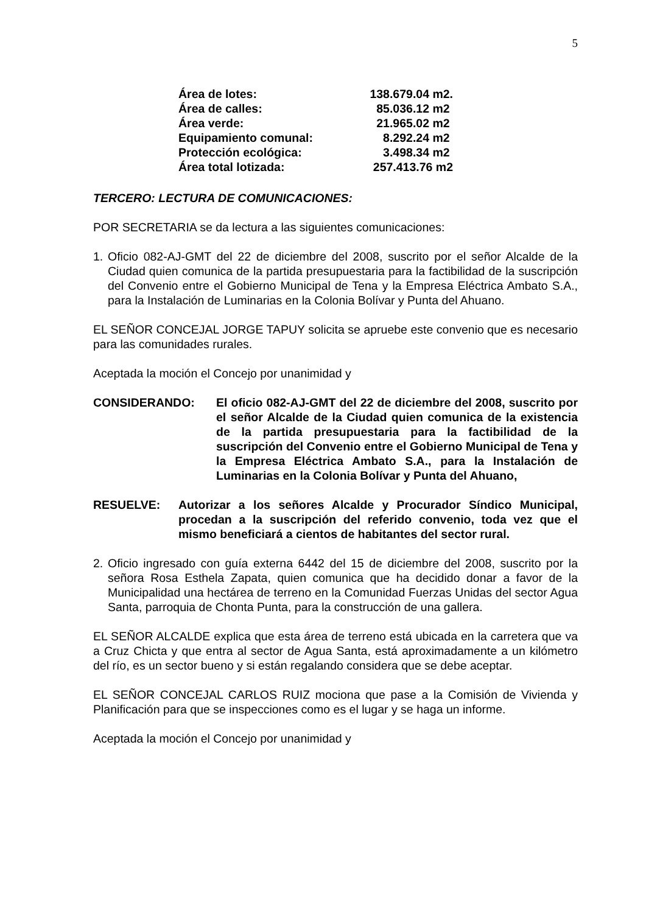5
| Área de lotes: | 138.679.04 m2. |
| Área de calles: | 85.036.12 m2 |
| Área verde: | 21.965.02 m2 |
| Equipamiento comunal: | 8.292.24 m2 |
| Protección ecológica: | 3.498.34 m2 |
| Área total lotizada: | 257.413.76 m2 |
TERCERO: LECTURA DE COMUNICACIONES:
POR SECRETARIA se da lectura a las siguientes comunicaciones:
1. Oficio 082-AJ-GMT del 22 de diciembre del 2008, suscrito por el señor Alcalde de la Ciudad quien comunica de la partida presupuestaria para la factibilidad de la suscripción del Convenio entre el Gobierno Municipal de Tena y la Empresa Eléctrica Ambato S.A., para la Instalación de Luminarias en la Colonia Bolívar y Punta del Ahuano.
EL SEÑOR CONCEJAL JORGE TAPUY solicita se apruebe este convenio que es necesario para las comunidades rurales.
Aceptada la moción el Concejo por unanimidad y
CONSIDERANDO: El oficio 082-AJ-GMT del 22 de diciembre del 2008, suscrito por el señor Alcalde de la Ciudad quien comunica de la existencia de la partida presupuestaria para la factibilidad de la suscripción del Convenio entre el Gobierno Municipal de Tena y la Empresa Eléctrica Ambato S.A., para la Instalación de Luminarias en la Colonia Bolívar y Punta del Ahuano,
RESUELVE: Autorizar a los señores Alcalde y Procurador Síndico Municipal, procedan a la suscripción del referido convenio, toda vez que el mismo beneficiará a cientos de habitantes del sector rural.
2. Oficio ingresado con guía externa 6442 del 15 de diciembre del 2008, suscrito por la señora Rosa Esthela Zapata, quien comunica que ha decidido donar a favor de la Municipalidad una hectárea de terreno en la Comunidad Fuerzas Unidas del sector Agua Santa, parroquia de Chonta Punta, para la construcción de una gallera.
EL SEÑOR ALCALDE explica que esta área de terreno está ubicada en la carretera que va a Cruz Chicta y que entra al sector de Agua Santa, está aproximadamente a un kilómetro del río, es un sector bueno y si están regalando considera que se debe aceptar.
EL SEÑOR CONCEJAL CARLOS RUIZ mociona que pase a la Comisión de Vivienda y Planificación para que se inspecciones como es el lugar y se haga un informe.
Aceptada la moción el Concejo por unanimidad y